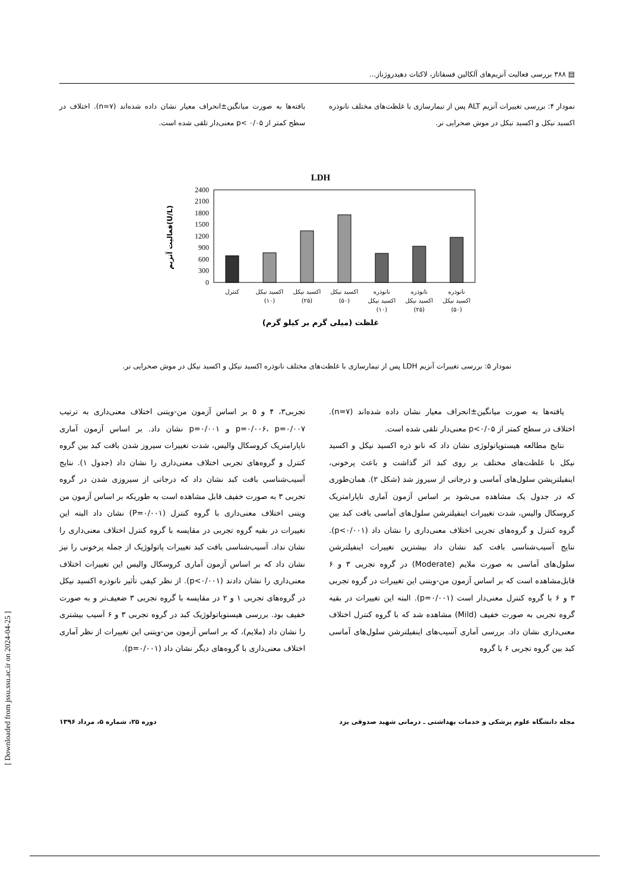▤ ۳۸۸ بررسی فعالیت آنزیم‌های آلکالین فسفاتاز، لاکتات دهیدروژناز...
نمودار ۴: بررسی تغییرات آنزیم ALT پس از تیمارسازی با غلظت‌های مختلف نانوذره اکسید نیکل و اکسید نیکل در موش صحرایی نر.
یافته‌ها به صورت میانگین±انحراف معیار نشان داده شده‌اند (n=۷). اختلاف در سطح کمتر از ۰/۰۵ >p معنی‌دار تلقی شده است.
LDH
2400
2100
1800
1500
1200
900
600
300
0
فعالیت آنزیم(U/L)
کنترل
اکسید نیکل
(۱۰)
اکسید نیکل
(۲۵)
اکسید نیکل
(۵۰)
نانوذره
اکسید نیکل
(۱۰)
نانوذره
اکسید نیکل
(۲۵)
نانوذره
اکسید نیکل
(۵۰)
غلظت (میلی گرم بر کیلو گرم)
نمودار ۵: بررسی تغییرات آنزیم LDH پس از تیمارسازی با غلظت‌های مختلف نانوذره اکسید نیکل و اکسید نیکل در موش صحرایی نر.
یافته‌ها به صورت میانگین±انحراف معیار نشان داده شده‌اند (n=۷). اختلاف در سطح کمتر از p<۰/۰۵ معنی‌دار تلقی شده است.
نتایج مطالعه هیستوپاتولوژی نشان داد که نانو ذره اکسید نیکل و اکسید نیکل با غلظت‌های مختلف بر روی کبد اثر گذاشت و باعث پرخونی، اینفیلتریشن سلول‌های آماسی و درجاتی از سیروز شد (شکل ۲). همان‌طوری که در جدول یک مشاهده می‌شود بر اساس آزمون آماری ناپارامتریک کروسکال والیس، شدت تغییرات اینفیلترشن سلول‌های آماسی بافت کبد بین گروه کنترل و گروه‌های تجربی اختلاف معنی‌داری را نشان داد (p<۰/۰۰۱). نتایج آسیب‌شناسی بافت کبد نشان داد بیشترین تغییرات اینفیلترشن سلول‌های آماسی به صورت ملایم (Moderate) در گروه تجربی ۳ و ۶ قابل‌مشاهده است که بر اساس آزمون من-ویتنی این تغییرات در گروه تجربی ۳ و ۶ با گروه کنترل معنی‌دار است (p=۰/۰۰۱). البته این تغییرات در بقیه گروه تجربی به صورت خفیف (Mild) مشاهده شد که با گروه کنترل اختلاف معنی‌داری نشان داد. بررسی آماری آسیب‌های اینفیلترشن سلول‌های آماسی کبد بین گروه تجربی ۶ با گروه
تجربی۳، ۴ و ۵ بر اساس آزمون من-ویتنی اختلاف معنی‌داری به ترتیب p=۰/۰۰۶، p=۰/۰۰۷ و p=۰/۰۰۱ نشان داد. بر اساس آزمون آماری ناپارامتریک کروسکال والیس، شدت تغییرات سیروز شدن بافت کبد بین گروه کنترل و گروه‌های تجربی اختلاف معنی‌داری را نشان داد (جدول ۱). نتایج آسیب‌شناسی بافت کبد نشان داد که درجاتی از سیروزی شدن در گروه تجربی ۳ به صورت خفیف قابل مشاهده است به طوریکه بر اساس آزمون من ویتنی اختلاف معنی‌داری با گروه کنترل (P=۰/۰۰۱) نشان داد البته این تغییرات در بقیه گروه تجربی در مقایسه با گروه کنترل اختلاف معنی‌داری را نشان نداد. آسیب‌شناسی بافت کبد تغییرات پاتولوژیک از جمله پرخونی را نیز نشان داد که بر اساس آزمون آماری کروسکال والیس این تغییرات اختلاف معنی‌داری را نشان دادند (p<۰/۰۰۱). از نظر کیفی تأثیر نانوذره اکسید نیکل در گروه‌های تجربی ۱ و ۲ در مقایسه با گروه تجربی ۳ ضعیف‌تر و به صورت خفیف بود. بررسی هیستوپاتولوژیک کبد در گروه تجربی ۳ و ۶ آسیب بیشتری را نشان داد (ملایم)، که بر اساس آزمون من-ویتنی این تغییرات از نظر آماری اختلاف معنی‌داری با گروه‌های دیگر نشان داد (p=۰/۰۰۱).
[ Downloaded from jssu.ssu.ac.ir on 2024-04-25 ]
مجله دانشگاه علوم پزشکی و خدمات بهداشتی ـ درمانی شهید صدوقی یزد دوره ۲۵، شماره ۵، مرداد ۱۳۹۶